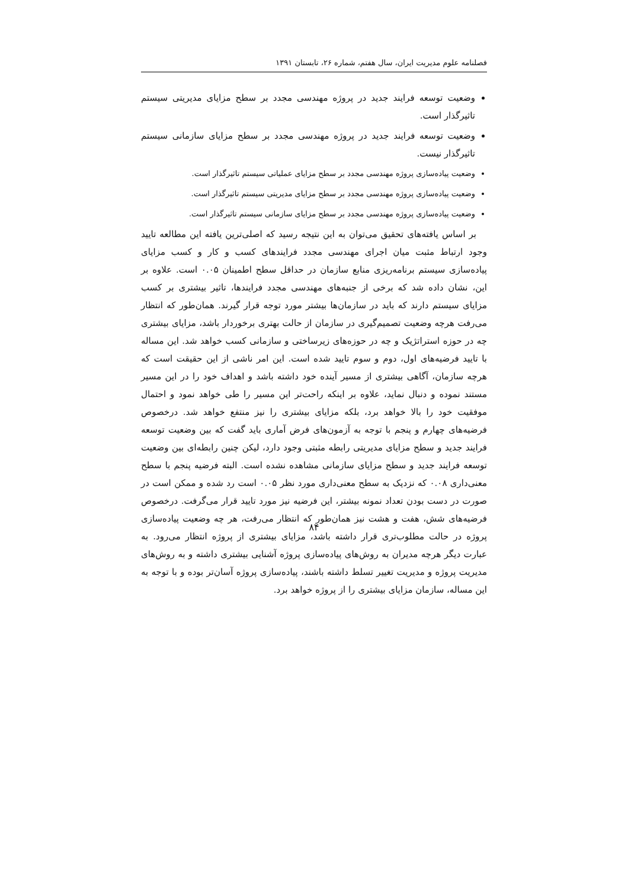فصلنامه علوم مدیریت ایران، سال هفتم، شماره ۲۶، تابستان ۱۳۹۱
وضعیت توسعه فرایند جدید در پروژه مهندسی مجدد بر سطح مزایای مدیریتی سیستم تاثیرگذار است.
وضعیت توسعه فرایند جدید در پروژه مهندسی مجدد بر سطح مزایای سازمانی سیستم تاثیرگذار نیست.
وضعیت پیاده‌سازی پروژه مهندسی مجدد بر سطح مزایای عملیاتی سیستم تاثیرگذار است.
وضعیت پیاده‌سازی پروژه مهندسی مجدد بر سطح مزایای مدیریتی سیستم تاثیرگذار است.
وضعیت پیاده‌سازی پروژه مهندسی مجدد بر سطح مزایای سازمانی سیستم تاثیرگذار است.
بر اساس یافته‌های تحقیق می‌توان به این نتیجه رسید که اصلی‌ترین یافته این مطالعه تایید وجود ارتباط مثبت میان اجرای مهندسی مجدد فرایندهای کسب و کار و کسب مزایای پیاده‌سازی سیستم برنامه‌ریزی منابع سازمان در حداقل سطح اطمینان ۰.۰۵ است. علاوه بر این، نشان داده شد که برخی از جنبه‌های مهندسی مجدد فرایندها، تاثیر بیشتری بر کسب مزایای سیستم دارند که باید در سازمان‌ها بیشتر مورد توجه قرار گیرند. همان‌طور که انتظار می‌رفت هرچه وضعیت تصمیم‌گیری در سازمان از حالت بهتری برخوردار باشد، مزایای بیشتری چه در حوزه استراتژیک و چه در حوزه‌های زیرساختی و سازمانی کسب خواهد شد. این مساله با تایید فرضیه‌های اول، دوم و سوم تایید شده است. این امر ناشی از این حقیقت است که هرچه سازمان، آگاهی بیشتری از مسیر آینده خود داشته باشد و اهداف خود را در این مسیر مستند نموده و دنبال نماید، علاوه بر اینکه راحت‌تر این مسیر را طی خواهد نمود و احتمال موفقیت خود را بالا خواهد برد، بلکه مزایای بیشتری را نیز منتفع خواهد شد. درخصوص فرضیه‌های چهارم و پنجم با توجه به آزمون‌های فرض آماری باید گفت که بین وضعیت توسعه فرایند جدید و سطح مزایای مدیریتی رابطه مثبتی وجود دارد، لیکن چنین رابطه‌ای بین وضعیت توسعه فرایند جدید و سطح مزایای سازمانی مشاهده نشده است. البته فرضیه پنجم با سطح معنی‌داری ۰.۰۸ که نزدیک به سطح معنی‌داری مورد نظر ۰.۰۵ است رد شده و ممکن است در صورت در دست بودن تعداد نمونه بیشتر، این فرضیه نیز مورد تایید قرار می‌گرفت. درخصوص فرضیه‌های شش، هفت و هشت نیز همان‌طور که انتظار می‌رفت، هر چه وضعیت پیاده‌سازی پروژه در حالت مطلوب‌تری قرار داشته باشد، مزایای بیشتری از پروژه انتظار می‌رود. به عبارت دیگر هرچه مدیران به روش‌های پیاده‌سازی پروژه آشنایی بیشتری داشته و به روش‌های مدیریت پروژه و مدیریت تغییر تسلط داشته باشند، پیاده‌سازی پروژه آسان‌تر بوده و با توجه به این مساله، سازمان مزایای بیشتری را از پروژه خواهد برد.
۸۴